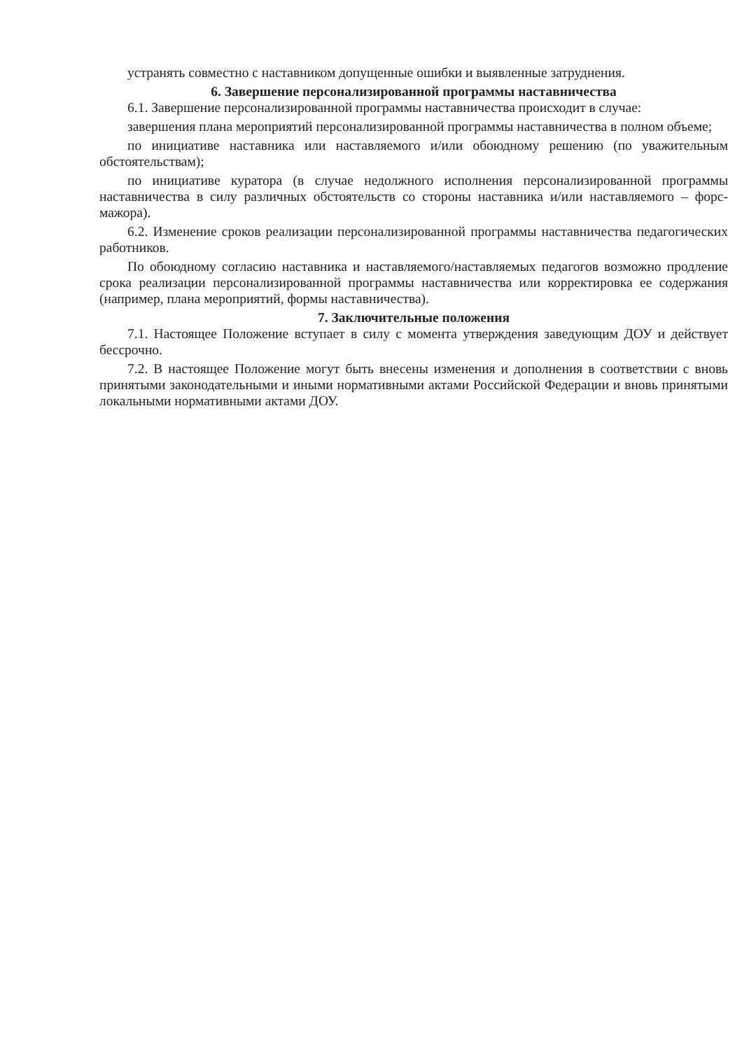устранять совместно с наставником допущенные ошибки и выявленные затруднения.
6. Завершение персонализированной программы наставничества
6.1. Завершение персонализированной программы наставничества происходит в случае:
завершения плана мероприятий персонализированной программы наставничества в полном объеме;
по инициативе наставника или наставляемого и/или обоюдному решению (по уважительным обстоятельствам);
по инициативе куратора (в случае недолжного исполнения персонализированной программы наставничества в силу различных обстоятельств со стороны наставника и/или наставляемого – форс-мажора).
6.2. Изменение сроков реализации персонализированной программы наставничества педагогических работников.
По обоюдному согласию наставника и наставляемого/наставляемых педагогов возможно продление срока реализации персонализированной программы наставничества или корректировка ее содержания (например, плана мероприятий, формы наставничества).
7. Заключительные положения
7.1. Настоящее Положение вступает в силу с момента утверждения заведующим ДОУ и действует бессрочно.
7.2. В настоящее Положение могут быть внесены изменения и дополнения в соответствии с вновь принятыми законодательными и иными нормативными актами Российской Федерации и вновь принятыми локальными нормативными актами ДОУ.